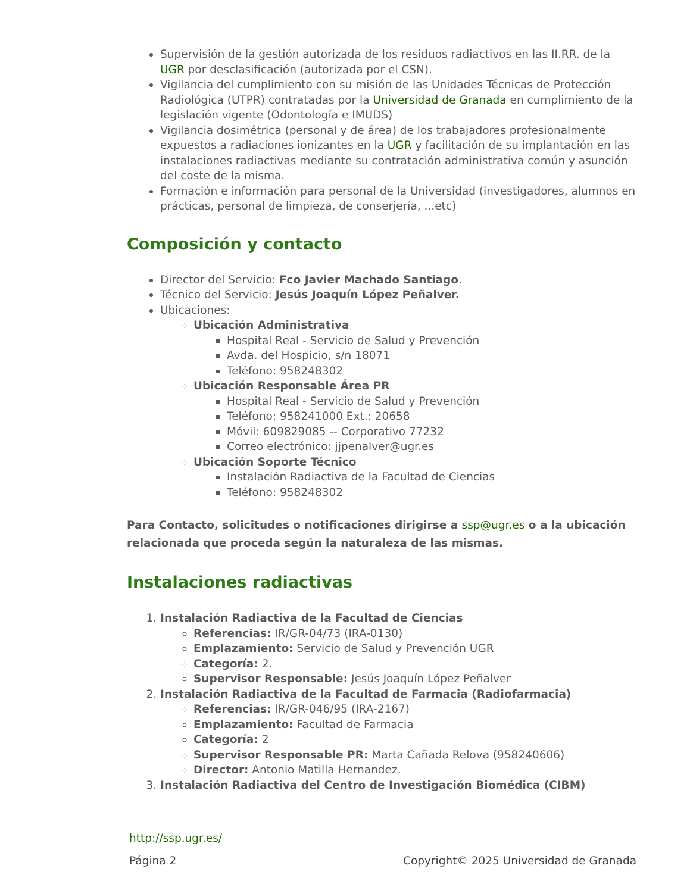Supervisión de la gestión autorizada de los residuos radiactivos en las II.RR. de la UGR por desclasificación (autorizada por el CSN).
Vigilancia del cumplimiento con su misión de las Unidades Técnicas de Protección Radiológica (UTPR) contratadas por la Universidad de Granada en cumplimiento de la legislación vigente (Odontología e IMUDS)
Vigilancia dosimétrica (personal y de área) de los trabajadores profesionalmente expuestos a radiaciones ionizantes en la UGR y facilitación de su implantación en las instalaciones radiactivas mediante su contratación administrativa común y asunción del coste de la misma.
Formación e información para personal de la Universidad (investigadores, alumnos en prácticas, personal de limpieza, de conserjería, ...etc)
Composición y contacto
Director del Servicio: Fco Javier Machado Santiago.
Técnico del Servicio: Jesús Joaquín López Peñalver.
Ubicaciones:
Ubicación Administrativa
Hospital Real - Servicio de Salud y Prevención
Avda. del Hospicio, s/n 18071
Teléfono: 958248302
Ubicación Responsable Área PR
Hospital Real - Servicio de Salud y Prevención
Teléfono: 958241000 Ext.: 20658
Móvil: 609829085 -- Corporativo 77232
Correo electrónico: jjpenalver@ugr.es
Ubicación Soporte Técnico
Instalación Radiactiva de la Facultad de Ciencias
Teléfono: 958248302
Para Contacto, solicitudes o notificaciones dirigirse a ssp@ugr.es o a la ubicación relacionada que proceda según la naturaleza de las mismas.
Instalaciones radiactivas
1. Instalación Radiactiva de la Facultad de Ciencias
Referencias: IR/GR-04/73 (IRA-0130)
Emplazamiento: Servicio de Salud y Prevención UGR
Categoría: 2.
Supervisor Responsable: Jesús Joaquín López Peñalver
2. Instalación Radiactiva de la Facultad de Farmacia (Radiofarmacia)
Referencias: IR/GR-046/95 (IRA-2167)
Emplazamiento: Facultad de Farmacia
Categoría: 2
Supervisor Responsable PR: Marta Cañada Relova (958240606)
Director: Antonio Matilla Hernandez.
3. Instalación Radiactiva del Centro de Investigación Biomédica (CIBM)
http://ssp.ugr.es/
Página 2 Copyright© 2025 Universidad de Granada